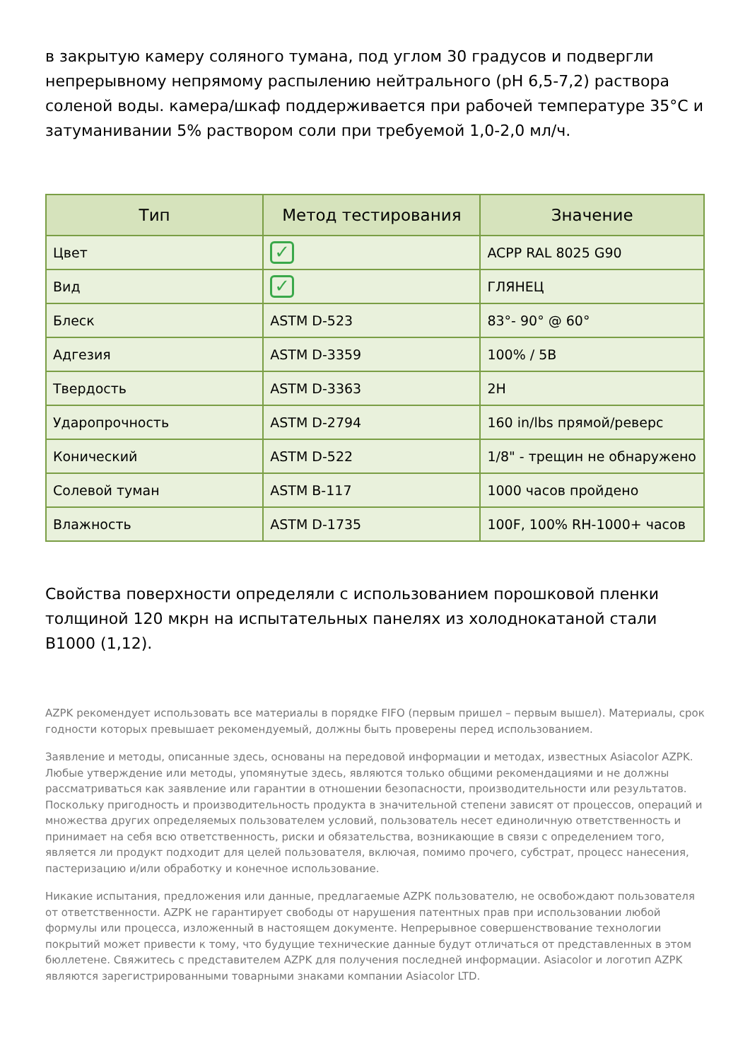в закрытую камеру соляного тумана, под углом 30 градусов и подвергли непрерывному непрямому распылению нейтрального (pH 6,5-7,2) раствора соленой воды. камера/шкаф поддерживается при рабочей температуре 35°C и затуманивании 5% раствором соли при требуемой 1,0-2,0 мл/ч.
| Тип | Метод тестирования | Значение |
| --- | --- | --- |
| Цвет | ✓ | ACPP RAL 8025 G90 |
| Вид | ✓ | ГЛЯНЕЦ |
| Блеск | ASTM D-523 | 83°- 90° @ 60° |
| Адгезия | ASTM D-3359 | 100% / 5B |
| Твердость | ASTM D-3363 | 2H |
| Ударопрочность | ASTM D-2794 | 160 in/lbs прямой/реверс |
| Конический | ASTM D-522 | 1/8" - трещин не обнаружено |
| Солевой туман | ASTM B-117 | 1000 часов пройдено |
| Влажность | ASTM D-1735 | 100F, 100% RH-1000+ часов |
Свойства поверхности определяли с использованием порошковой пленки толщиной 120 мкрн на испытательных панелях из холоднокатаной стали B1000 (1,12).
AZPK рекомендует использовать все материалы в порядке FIFO (первым пришел – первым вышел). Материалы, срок годности которых превышает рекомендуемый, должны быть проверены перед использованием.
Заявление и методы, описанные здесь, основаны на передовой информации и методах, известных Asiacolor AZPK. Любые утверждение или методы, упомянутые здесь, являются только общими рекомендациями и не должны рассматриваться как заявление или гарантии в отношении безопасности, производительности или результатов. Поскольку пригодность и производительность продукта в значительной степени зависят от процессов, операций и множества других определяемых пользователем условий, пользователь несет единоличную ответственность и принимает на себя всю ответственность, риски и обязательства, возникающие в связи с определением того, является ли продукт подходит для целей пользователя, включая, помимо прочего, субстрат, процесс нанесения, пастеризацию и/или обработку и конечное использование.
Никакие испытания, предложения или данные, предлагаемые AZPK пользователю, не освобождают пользователя от ответственности. AZPK не гарантирует свободы от нарушения патентных прав при использовании любой формулы или процесса, изложенный в настоящем документе. Непрерывное совершенствование технологии покрытий может привести к тому, что будущие технические данные будут отличаться от представленных в этом бюллетене. Свяжитесь с представителем AZPK для получения последней информации. Asiacolor и логотип AZPK являются зарегистрированными товарными знаками компании Asiacolor LTD.